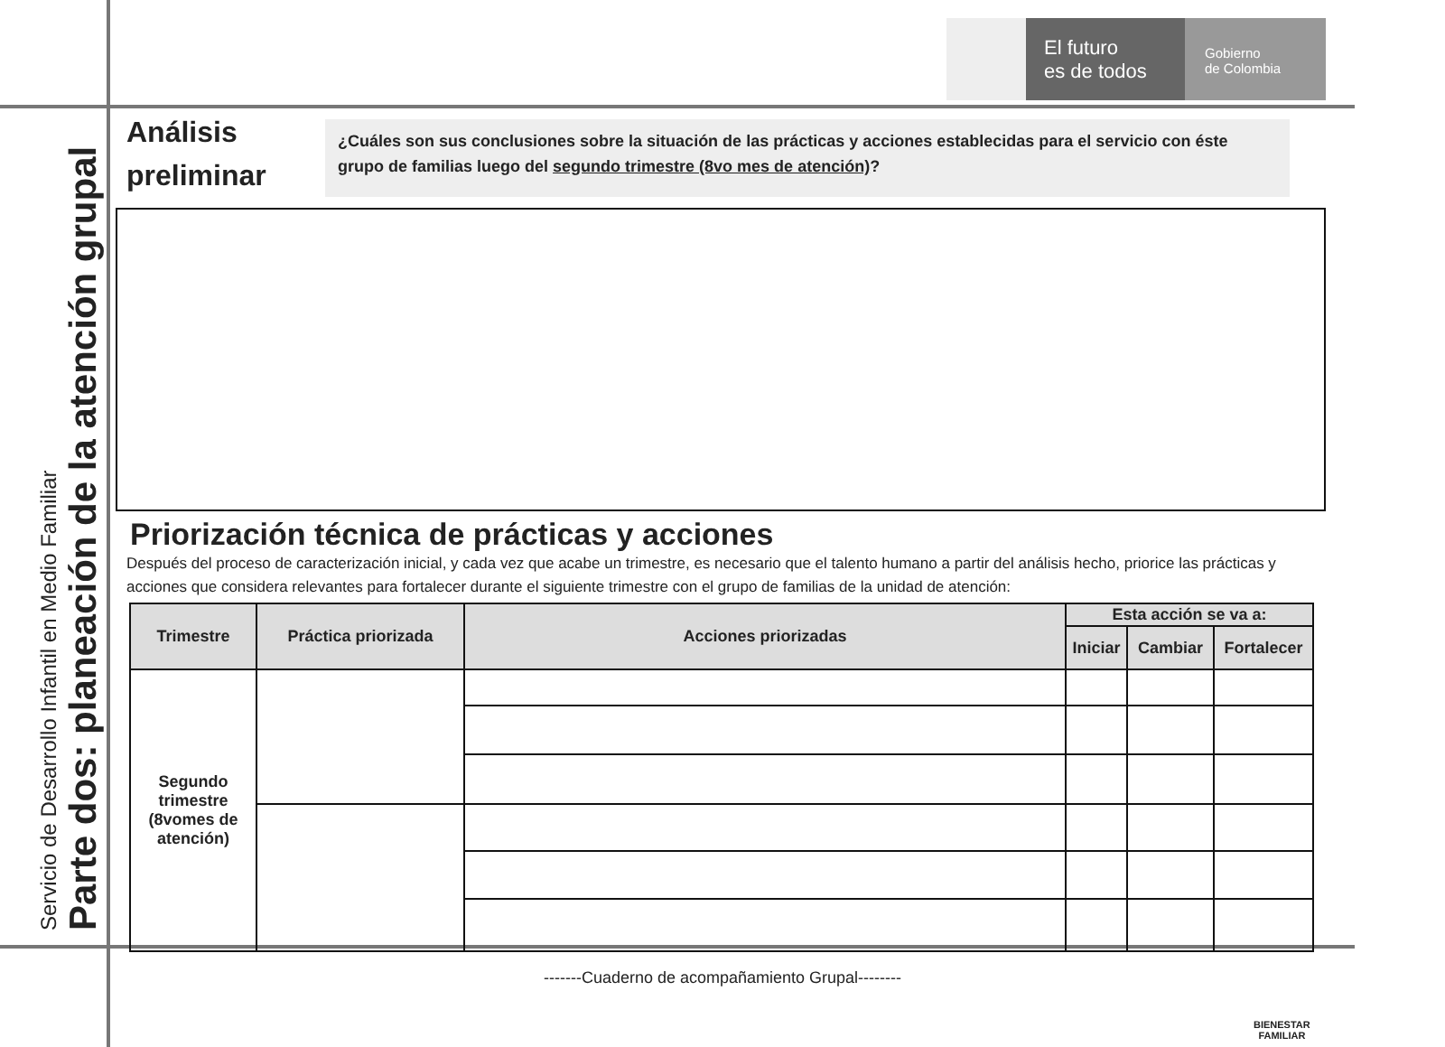El futuro
es de todos
Gobierno
de Colombia
Servicio de Desarrollo Infantil en Medio Familiar
Parte dos: planeación de la atención grupal
Análisis preliminar
¿Cuáles son sus conclusiones sobre la situación de las prácticas y acciones establecidas para el servicio con éste grupo de familias luego del segundo trimestre (8vo mes de atención)?
Priorización técnica de prácticas y acciones
Después del proceso de caracterización inicial, y cada vez que acabe un trimestre, es necesario que el talento humano a partir del análisis hecho, priorice las prácticas y acciones que considera relevantes para fortalecer durante el siguiente trimestre con el grupo de familias de la unidad de atención:
| Trimestre | Práctica priorizada | Acciones priorizadas | Esta acción se va a: | | |
| --- | --- | --- | --- | --- | --- |
| | | | Iniciar | Cambiar | Fortalecer |
| Segundo trimestre (8vomes de atención) | | | | | |
-------Cuaderno de acompañamiento Grupal--------
BIENESTAR
FAMILIAR